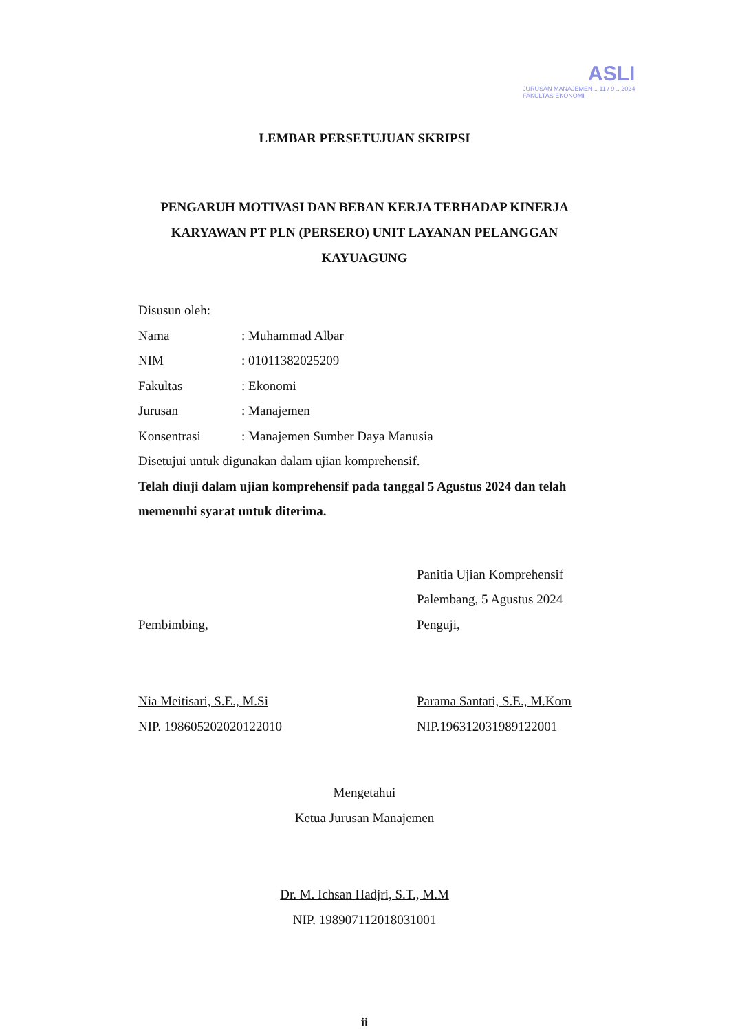ASLI
JURUSAN MANAJEMEN .. 11 / 9 .. 2024
FAKULTAS EKONOMI
LEMBAR PERSETUJUAN SKRIPSI
PENGARUH MOTIVASI DAN BEBAN KERJA TERHADAP KINERJA
KARYAWAN PT PLN (PERSERO) UNIT LAYANAN PELANGGAN
KAYUAGUNG
Disusun oleh:
Nama: Muhammad Albar
NIM: 01011382025209
Fakultas: Ekonomi
Jurusan: Manajemen
Konsentrasi: Manajemen Sumber Daya Manusia
Disetujui untuk digunakan dalam ujian komprehensif.
Telah diuji dalam ujian komprehensif pada tanggal 5 Agustus 2024 dan telah memenuhi syarat untuk diterima.
Pembimbing,
Nia Meitisari, S.E., M.Si
NIP. 198605202020122010
Panitia Ujian Komprehensif
Palembang, 5 Agustus 2024
Penguji,
Parama Santati, S.E., M.Kom
NIP.196312031989122001
Mengetahui
Ketua Jurusan Manajemen
Dr. M. Ichsan Hadjri, S.T., M.M
NIP. 198907112018031001
ii